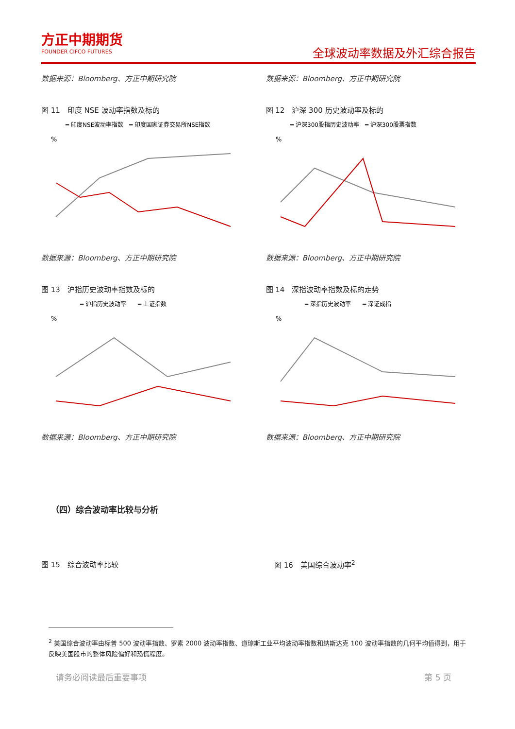方正中期期货
FOUNDER CIFCO FUTURES
全球波动率数据及外汇综合报告
数据来源：Bloomberg、方正中期研究院
数据来源：Bloomberg、方正中期研究院
图 11　印度 NSE 波动率指数及标的
━ 印度NSE波动率指数　━ 印度国家证券交易所NSE指数
%
数据来源：Bloomberg、方正中期研究院
图 12　沪深 300 历史波动率及标的
━ 沪深300股指历史波动率　━ 沪深300股票指数
%
数据来源：Bloomberg、方正中期研究院
图 13　沪指历史波动率指数及标的
━ 沪指历史波动率　　━ 上证指数
%
数据来源：Bloomberg、方正中期研究院
图 14　深指波动率指数及标的走势
━ 深指历史波动率　　━ 深证成指
%
数据来源：Bloomberg、方正中期研究院
（四）综合波动率比较与分析
图 15　综合波动率比较 图 16　美国综合波动率<sup>2</sup>
<sup>2</sup> 美国综合波动率由标普 500 波动率指数、罗素 2000 波动率指数、道琼斯工业平均波动率指数和纳斯达克 100 波动率指数的几何平均值得到，用于反映美国股市的整体风险偏好和恐慌程度。
请务必阅读最后重要事项 第 5 页